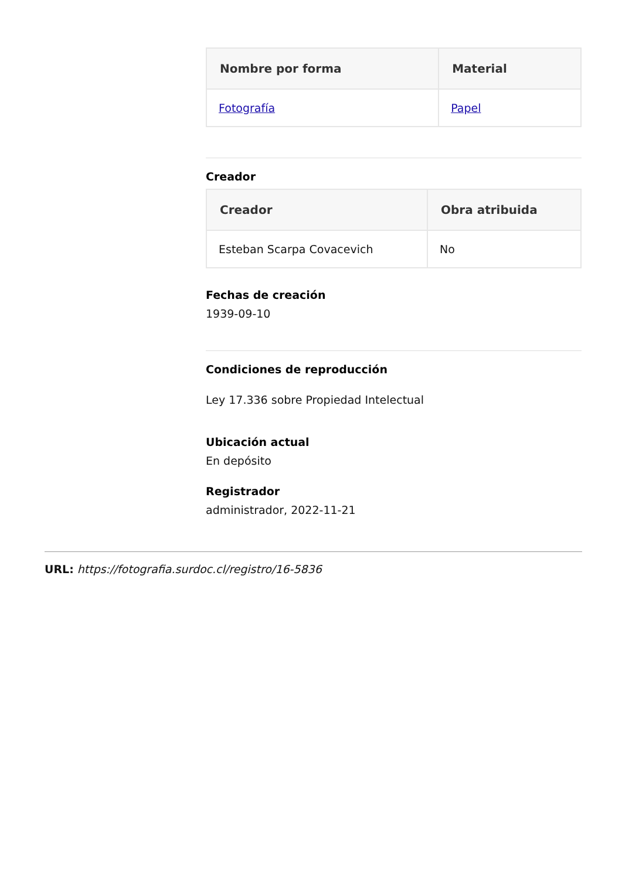| Nombre por forma | Material |
| --- | --- |
| Fotografía | Papel |
Creador
| Creador | Obra atribuida |
| --- | --- |
| Esteban Scarpa Covacevich | No |
Fechas de creación
1939-09-10
Condiciones de reproducción
Ley 17.336 sobre Propiedad Intelectual
Ubicación actual
En depósito
Registrador
administrador, 2022-11-21
URL: https://fotografia.surdoc.cl/registro/16-5836